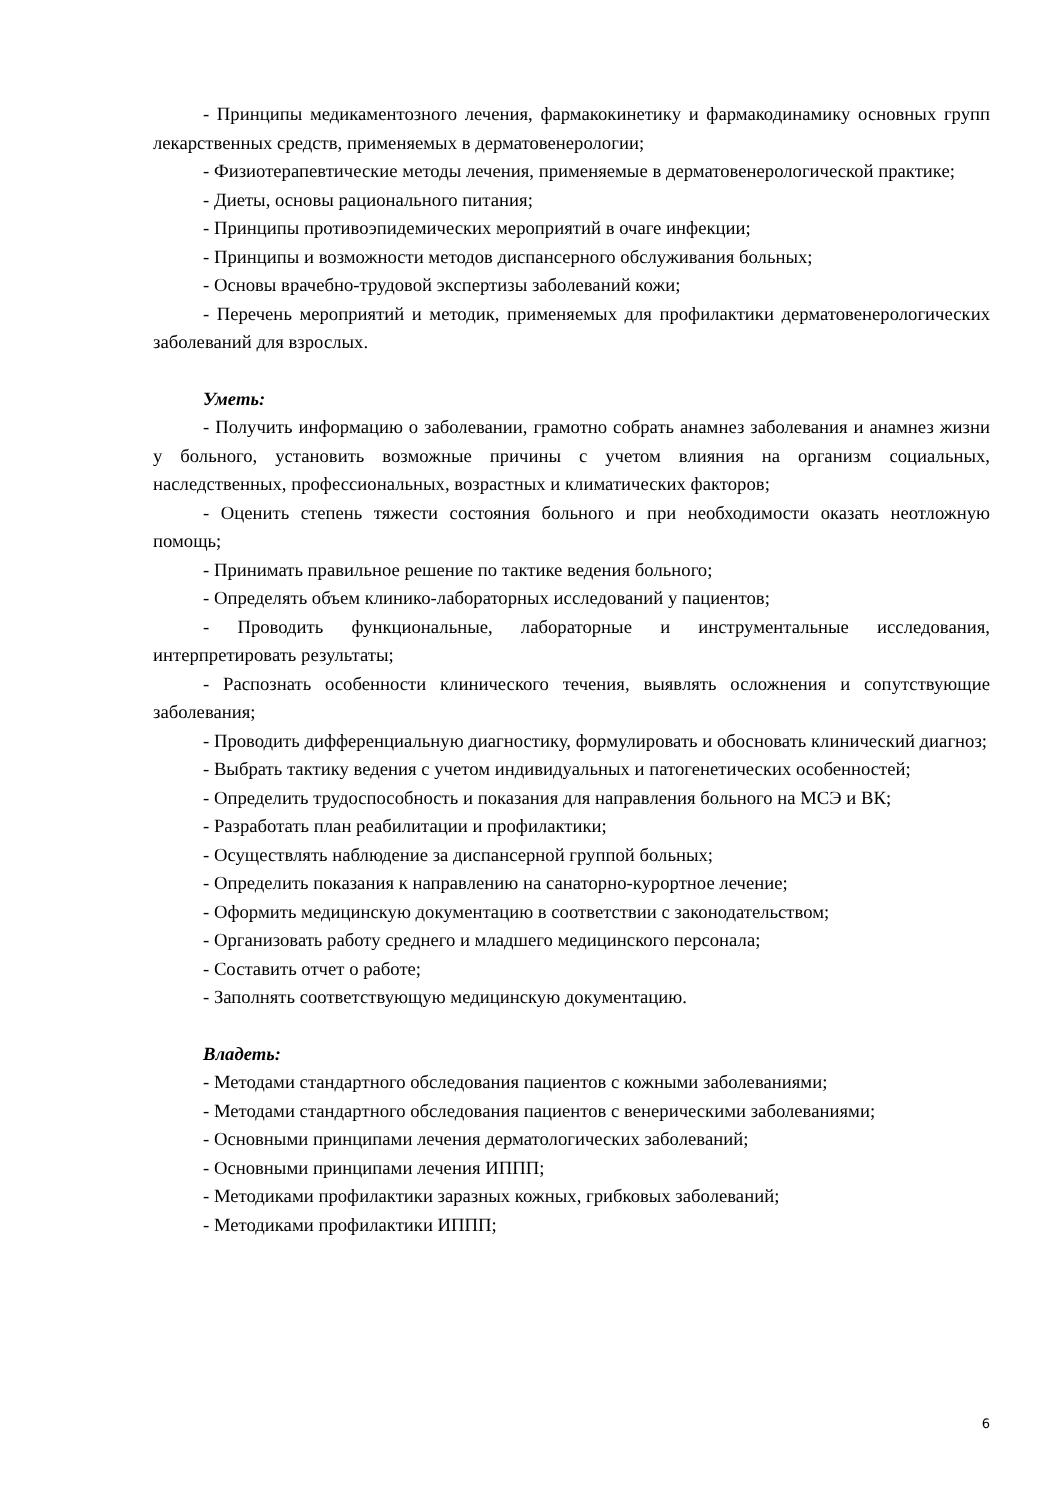- Принципы медикаментозного лечения, фармакокинетику и фармакодинамику основных групп лекарственных средств, применяемых в дерматовенерологии;
- Физиотерапевтические методы лечения, применяемые в дерматовенерологической практике;
- Диеты, основы рационального питания;
- Принципы противоэпидемических мероприятий в очаге инфекции;
- Принципы и возможности методов диспансерного обслуживания больных;
- Основы врачебно-трудовой экспертизы заболеваний кожи;
- Перечень мероприятий и методик, применяемых для профилактики дерматовенерологических заболеваний для взрослых.
Уметь:
- Получить информацию о заболевании, грамотно собрать анамнез заболевания и анамнез жизни у больного, установить возможные причины с учетом влияния на организм социальных, наследственных, профессиональных, возрастных и климатических факторов;
- Оценить степень тяжести состояния больного и при необходимости оказать неотложную помощь;
- Принимать правильное решение по тактике ведения больного;
- Определять объем клинико-лабораторных исследований у пациентов;
- Проводить функциональные, лабораторные и инструментальные исследования, интерпретировать результаты;
- Распознать особенности клинического течения, выявлять осложнения и сопутствующие заболевания;
- Проводить дифференциальную диагностику, формулировать и обосновать клинический диагноз;
- Выбрать тактику ведения с учетом индивидуальных и патогенетических особенностей;
- Определить трудоспособность и показания для направления больного на МСЭ и ВК;
- Разработать план реабилитации и профилактики;
- Осуществлять наблюдение за диспансерной группой больных;
- Определить показания к направлению на санаторно-курортное лечение;
- Оформить медицинскую документацию в соответствии с законодательством;
- Организовать работу среднего и младшего медицинского персонала;
- Составить отчет о работе;
- Заполнять соответствующую медицинскую документацию.
Владеть:
- Методами стандартного обследования пациентов с кожными заболеваниями;
- Методами стандартного обследования пациентов с венерическими заболеваниями;
- Основными принципами лечения дерматологических заболеваний;
- Основными принципами лечения ИППП;
- Методиками профилактики заразных кожных, грибковых заболеваний;
- Методиками профилактики ИППП;
6